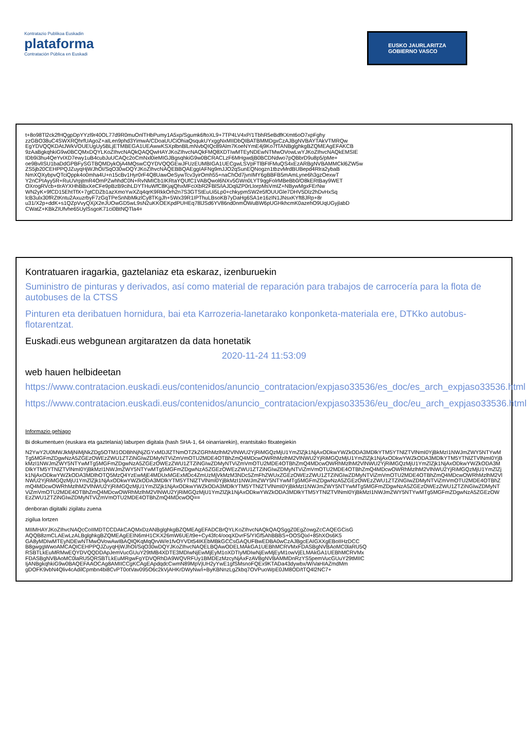Kontratazio Publikoa Euskadin
plataforma
Contratación Pública en Euskadi
EUSKO JAURLARITZA
GOBIERNO VASCO
t+8o98Tl2ck2fHQgpDpYYzl9r40OL77d9R0muOnlTHbPumy1A5xp/Sgumk6ftoXL9+7TP4LV4xP/1TbhR5eBdfKXmt6oO7xpFghy
zzGBO38uC4SWXRQhrfUAgoZ+aILen9phd3YimwA/CDoaUUCiOhiaQsqukUYxggNxMIIDbQIBATBMMDgxCzAJBgNVBAYTAkVTMRQw
EgYDVQQKDAtJWkVOUEUgUy5BLjETMBEGA1UEAwwKSXplbnBlLmNvbQIQc89Alm7KoeNYmE4j9Ko7fTANBglghkgBZQMEAgEFAKCB
9zAaBgkqhkiG9w0BCQMxDQYLKoZIhvcNAQkQAQQwHAYJKoZIhvcNAQkFMQ8XDTIwMTEyNDEwNTMwOVowLwYJKoZIhvcNAQkEMSIE
IDb9i3hu4QeYvIXD7ewy1uB4cubJuUCAQc2oCmNxl0ieMIGJBgsqhkiG9w0BCRACLzF6MHgwdjB0BCDNdwo7pQBbrD9u8p5/pMe+
oe9BvlISU1baDdGPBFySGTBQMDykOjA4MQswCQYDVQQGEwJFUzEUMBIGA1UECgwLSVpFTlBFIFMuQS4xEzARBgNVBAMMCkl6ZW5w
ZS5jb20CEHPPQJZuyqHjWJhOI/SqO30wDQYJKoZIhvcNAQEBBQAEggIAFNg9mJJO2qSunEQNogzn1tbzvMrdBUBepd4Rlra2ybaB
NmXQXybpvQTciQppk4o0mha4U+n15cBv1Hyr0rF4Q8UawOeSywTcv3yirOmh55+naChOd7jvnIMY6gBBFB5mAmLyne6h3gzOexwT
Y2nCPIAyy5R+RuUVrpjtmR4OmPZwhhdC0N+RvNMICb1IKRtaYQUfC1VABQwol6NXv5GWn0LYT9qgFolrMBeBb0/O8kERtBay9WET
OXrogRVcb+tIrAYXHhBBxXeCFe9pBzB9cihLDYTHuWfC8KjajQhxMFciXbR2FBlS/iAJDqliZP0rLlorpMsVmIZ+NBywMgxFErNw
WN2yK+9fCD15EhtTfX+7gtCDZb1azXmoYwXZq4qrK9RkkOrh2n7S3GTStEuUi5Lp0+chkypmSW2e5fOUUGle7DHV5Dlz2hDvHxSq
lcB3ulx30fRZtKntu2AxuzrbyF7zGqTPeSnNbMkzlCy8TKgJh+5Wx39R1IPThuLBsoKB7yDaHg6SA1e16zIN1JNsxKYft8JRp+8r
u31/X2p+ddK+s1QZpVvyQXjX2eJUOwGD5wL9sN2uKKOEKpdPUHEq78lJSd6YV86nd0nmOWuBW6pUGHkhcmK0azehO9UqUGyjlabD
CWatZ+KBkZIUfvhe65UylSsgoK71ci0BtNQTla4=
Kontratuaren iragarkia, gaztelaniaz eta eskaraz, izenburuekin
Suministro de pinturas y derivados, así como material de reparación para trabajos de carrocería para la flota de autobuses de la CTSS
Pinturen eta deribatuen hornidura, bai eta Karrozeria-lanetarako konponketa-materiala ere, DTKko autobus-flotarentzat.
Euskadi.eus webgunean argitaratzen da data honetatik
2020-11-24 11:53:09
web hauen helbideetan
https://www.contratacion.euskadi.eus/contenidos/anuncio_contratacion/expjaso33536/es_doc/es_arch_expjaso33536.html
https://www.contratacion.euskadi.eus/contenidos/anuncio_contratacion/expjaso33536/eu_doc/eu_arch_expjaso33536.html
Informazio gehiago
Bi dokumentuen (euskara eta gaztelania) laburpen digitala (hash SHA-1, 64 oinarriarekin), erantsitako fitxategiekin
N2YwY2U0MWJkMjNiMjNkZDg5OTM1ODBhNjNjZGYxMDJlZTNmOTZkZGRhMzlhM2VlNWU2YjRiMGQzMjU1YmZlZjk1NjAxODkwYWZkODA3MDlkYTM5YTNlZTVlNmI0YjBkMzI1NWJmZWY5NTYwMTg5MGFmZDgwNzA5ZGEzOWEzZWU1ZTZiNGIwZDMyNTViZmVmOTU2MDE4OTBhZmQ4MDcwOWRhMzlhM2VlNWU2YjRiMGQzMjU1YmZlZjk1NjAxODkwYWZkODA3MDlkYTM5YTNlZTVlNmI0YjBkMzI1NWJmZWY5NTYwMTg5MGFmZDgwNzA5ZGEzOWEzZWU1ZTZiNGIwZDMyNTViZmVmOTU2MDE4OTBhZmQ4MDcwOWRhMzlhM2VlNWU2YjRiMGQzMjU1YmZlZjk1NjAxODkwYWZkODA3MDlkYTM5YTNlZTVlNmI0YjBkMzI1NWJmZWY5NTYwMTg5MGFmZDgwNzA5ZGEzOWEzZWU1ZTZiNGIwZDMyNTViZmVmOTU2MDE4OTBhZmQ4MDcwOWRhMzlhM2VlNWU2YjRiMGQzMjU1YmZlZjk1NjAxODkwYWZkODA3MDlhOTQ5MzQ4YzEwMjE4MDUxMGExMDc4ZmUzMjVkMzM3NDc5ZmFhZWUxZGEzOWEzZWU1ZTZiNGIwZDMyNTViZmVmOTU2MDE4OTBhZmQ4MDcwOWRhMzlhM2VlNWU2YjRiMGQzMjU1YmZlZjk1NjAxODkwYWZkODA3MDlkYTM5YTNlZTVlNmI0YjBkMzI1NWJmZWY5NTYwMTg5MGFmZDgwNzA5ZGEzOWEzZWU1ZTZiNGIwZDMyNTViZmVmOTU2MDE4OTBhZmQ4MDcwOWRhMzlhM2VlNWU2YjRiMGQzMjU1YmZlZjk1NjAxODkwYWZkODA3MDlkYTM5YTNlZTVlNmI0YjBkMzI1NWJmZWY5NTYwMTg5MGFmZDgwNzA5ZGEzOWEzZWU1ZTZiNGIwZDMyNTViZmVmOTU2MDE4OTBhZmQ4MDcwOWRhMzlhM2VlNWU2YjRiMGQzMjU1YmZlZjk1NjAxODkwYWZkODA3MDlkYTM5YTNlZTVlNmI0YjBkMzI1NWJmZWY5NTYwMTg5MGFmZDgwNzA5ZGEzOWEzZWU1ZTZiNGIwZDMyNTViZmVmOTU2MDE4OTBhZmQ4MDcwOQ==
denboran digitalki zigilatu zuena
zigilua lortzen
MIIMHAYJKoZIhvcNAQcCoIIMDTCCDAkCAQMxDzANBglghkgBZQMEAgEFADCBrQYLKoZIhvcNAQkQAQSggZ0EgZowgZcCAQEGCisG
AQQB8zmCLAEwLzALBglghkgBZQMEAgEEIN6mH1CKX26mW6UE/t9e+Cy43fc4/ooqXDvrF5/YIGf5AhBBBS+OOSQixl+85hXOs6K5
GA8yMDIwMTEyNDEwNTMwOVowAwIBAQIQKqMqQrvW/e1fvOYVDt54IKEbMBkGCCsGAQUFBwEDBA0wCzAJBgcEAIGXXgEBoIIHzDCC
B8gwggWwoAMCAQICEHPPQJZuyqHjWJhOI/SqO30wDQYJKoZIhvcNAQELBQAwODELMAkGA1UEBhMCRVMxFDASBgNVBAoMC0laRU5Q
RSBTLkEuMRMwEQYDVQQDDApJemVucGUuY29tMB4XDTE3MDIwNjEwMjEyM1oXDTIyMDIwNjEwMjEyM1owVjELMAkGA1UEBhMCRVMx
FDASBgNVBAoMC0laRU5QRSBTLkEuMRgwFgYDVQRhDA9WQVRFUy1BMDEzMzcyNjAxFzAVBgNVBAMMDnRzYS5pemVucGUuY29tMIIC
IjANBgkqhkiG9w0BAQEFAAOCAg8AMIICCgKCAgEApdqdcCwmN89MpVjUH2yYwE1gfSMsnoFQEx9KTADa43dywbx/WiVaHIAZmdMm
gDOFK9vbN4Qliv4cAdilCpmbn4bi8CvPT0otVav095O6c2kVjAHKrDWyNw/i+ByKBNnzLgZkbq7OVPuoWpE0JM8OD/tTQ4l2NC7+